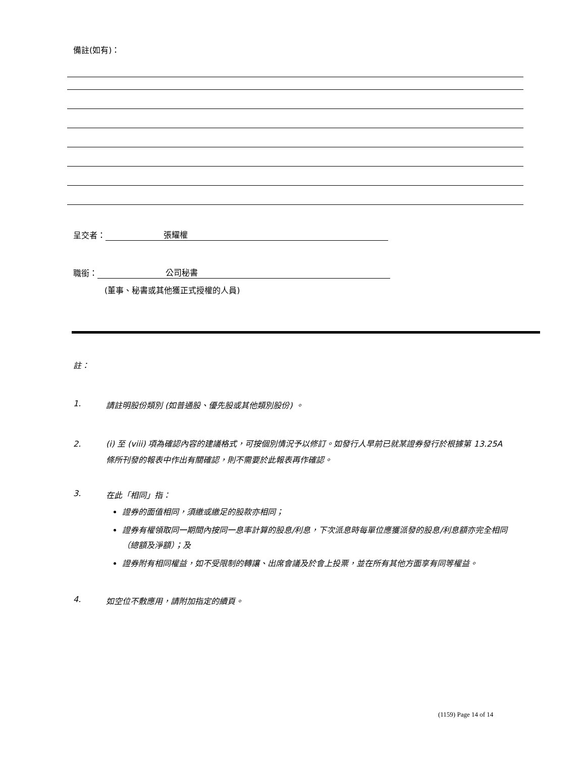備註(如有)：
呈交者： 張耀權
職銜： 公司秘書
(董事、秘書或其他獲正式授權的人員)
註：
1. 請註明股份類別 (如普通股、優先股或其他類別股份) 。
2. (i) 至 (viii) 項為確認內容的建議格式，可按個別情況予以修訂。如發行人早前已就某證券發行於根據第 13.25A 條所刊發的報表中作出有關確認，則不需要於此報表再作確認。
3. 在此「相同」指：
證券的面值相同，須繳或繳足的股款亦相同；
證券有權領取同一期間內按同一息率計算的股息/利息，下次派息時每單位應獲派發的股息/利息額亦完全相同（總額及淨額）；及
證券附有相同權益，如不受限制的轉讓、出席會議及於會上投票，並在所有其他方面享有同等權益。
4. 如空位不敷應用，請附加指定的續頁。
(1159) Page 14 of 14